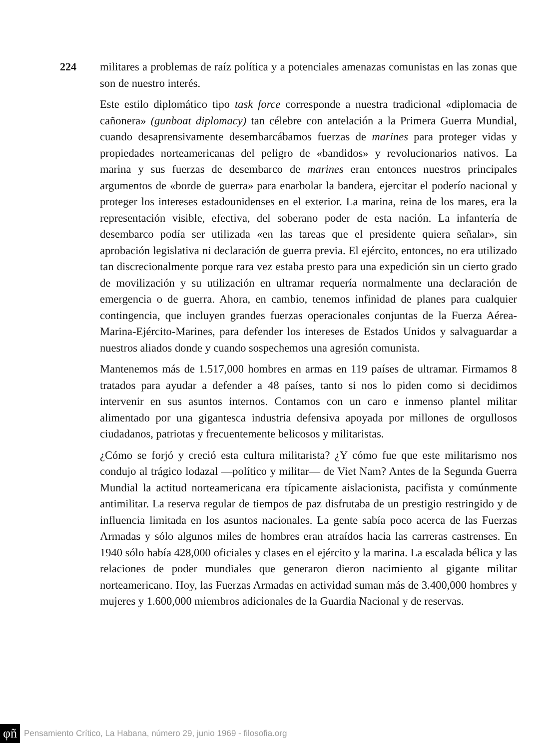224
militares a problemas de raíz política y a potenciales amenazas comunistas en las zonas que son de nuestro interés.
Este estilo diplomático tipo task force corresponde a nuestra tradicional «diplomacia de cañonera» (gunboat diplomacy) tan célebre con antelación a la Primera Guerra Mundial, cuando desaprensivamente desembarcábamos fuerzas de marines para proteger vidas y propiedades norteamericanas del peligro de «bandidos» y revolucionarios nativos. La marina y sus fuerzas de desembarco de marines eran entonces nuestros principales argumentos de «borde de guerra» para enarbolar la bandera, ejercitar el poderío nacional y proteger los intereses estadounidenses en el exterior. La marina, reina de los mares, era la representación visible, efectiva, del soberano poder de esta nación. La infantería de desembarco podía ser utilizada «en las tareas que el presidente quiera señalar», sin aprobación legislativa ni declaración de guerra previa. El ejército, entonces, no era utilizado tan discrecionalmente porque rara vez estaba presto para una expedición sin un cierto grado de movilización y su utilización en ultramar requería normalmente una declaración de emergencia o de guerra. Ahora, en cambio, tenemos infinidad de planes para cualquier contingencia, que incluyen grandes fuerzas operacionales conjuntas de la Fuerza Aérea-Marina-Ejército-Marines, para defender los intereses de Estados Unidos y salvaguardar a nuestros aliados donde y cuando sospechemos una agresión comunista.
Mantenemos más de 1.517,000 hombres en armas en 119 países de ultramar. Firmamos 8 tratados para ayudar a defender a 48 países, tanto si nos lo piden como si decidimos intervenir en sus asuntos internos. Contamos con un caro e inmenso plantel militar alimentado por una gigantesca industria defensiva apoyada por millones de orgullosos ciudadanos, patriotas y frecuentemente belicosos y militaristas.
¿Cómo se forjó y creció esta cultura militarista? ¿Y cómo fue que este militarismo nos condujo al trágico lodazal —político y militar— de Viet Nam? Antes de la Segunda Guerra Mundial la actitud norteamericana era típicamente aislacionista, pacifista y comúnmente antimilitar. La reserva regular de tiempos de paz disfrutaba de un prestigio restringido y de influencia limitada en los asuntos nacionales. La gente sabía poco acerca de las Fuerzas Armadas y sólo algunos miles de hombres eran atraídos hacia las carreras castrenses. En 1940 sólo había 428,000 oficiales y clases en el ejército y la marina. La escalada bélica y las relaciones de poder mundiales que generaron dieron nacimiento al gigante militar norteamericano. Hoy, las Fuerzas Armadas en actividad suman más de 3.400,000 hombres y mujeres y 1.600,000 miembros adicionales de la Guardia Nacional y de reservas.
φñ Pensamiento Crítico, La Habana, número 29, junio 1969 - filosofia.org